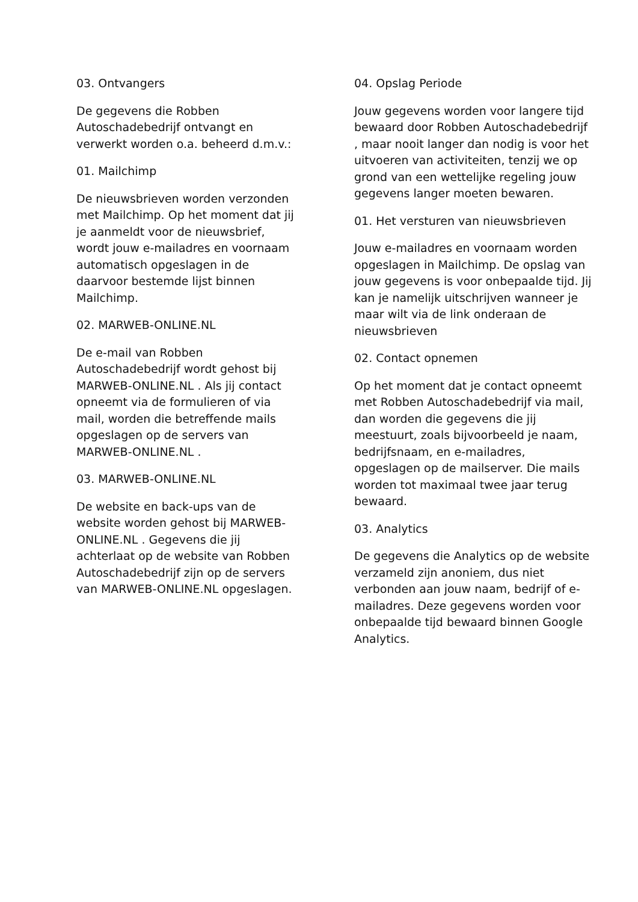03. Ontvangers
De gegevens die Robben Autoschadebedrijf ontvangt en verwerkt worden o.a. beheerd d.m.v.:
01. Mailchimp
De nieuwsbrieven worden verzonden met Mailchimp. Op het moment dat jij je aanmeldt voor de nieuwsbrief, wordt jouw e-mailadres en voornaam automatisch opgeslagen in de daarvoor bestemde lijst binnen Mailchimp.
02. MARWEB-ONLINE.NL
De e-mail van Robben Autoschadebedrijf wordt gehost bij MARWEB-ONLINE.NL . Als jij contact opneemt via de formulieren of via mail, worden die betreffende mails opgeslagen op de servers van MARWEB-ONLINE.NL .
03. MARWEB-ONLINE.NL
De website en back-ups van de website worden gehost bij MARWEB-ONLINE.NL . Gegevens die jij achterlaat op de website van Robben Autoschadebedrijf zijn op de servers van MARWEB-ONLINE.NL opgeslagen.
04. Opslag Periode
Jouw gegevens worden voor langere tijd bewaard door Robben Autoschadebedrijf , maar nooit langer dan nodig is voor het uitvoeren van activiteiten, tenzij we op grond van een wettelijke regeling jouw gegevens langer moeten bewaren.
01. Het versturen van nieuwsbrieven
Jouw e-mailadres en voornaam worden opgeslagen in Mailchimp. De opslag van jouw gegevens is voor onbepaalde tijd. Jij kan je namelijk uitschrijven wanneer je maar wilt via de link onderaan de nieuwsbrieven
02. Contact opnemen
Op het moment dat je contact opneemt met Robben Autoschadebedrijf via mail, dan worden die gegevens die jij meestuurt, zoals bijvoorbeeld je naam, bedrijfsnaam, en e-mailadres, opgeslagen op de mailserver. Die mails worden tot maximaal twee jaar terug bewaard.
03. Analytics
De gegevens die Analytics op de website verzameld zijn anoniem, dus niet verbonden aan jouw naam, bedrijf of e-mailadres. Deze gegevens worden voor onbepaalde tijd bewaard binnen Google Analytics.